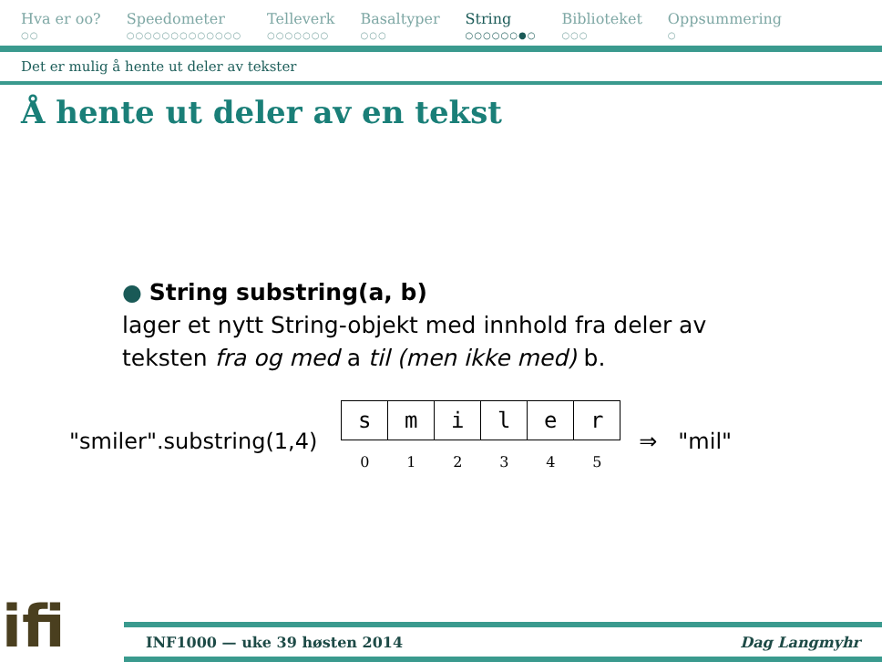Hva er oo?
○○
Speedometer
○○○○○○○○○○○○○
Telleverk
○○○○○○○
Basaltyper
○○○
String
○○○○○○●○
Biblioteket
○○○
Oppsummering
○
Det er mulig å hente ut deler av tekster
Å hente ut deler av en tekst
● String substring(a, b)
lager et nytt String-objekt med innhold fra deler av
teksten fra og med a til (men ikke med) b.
"smiler".substring(1,4)
| s | m | i | l | e | r |
| 0 | 1 | 2 | 3 | 4 | 5 |
⇒ "mil"
ifi
INF1000 — uke 39 høsten 2014 Dag Langmyhr